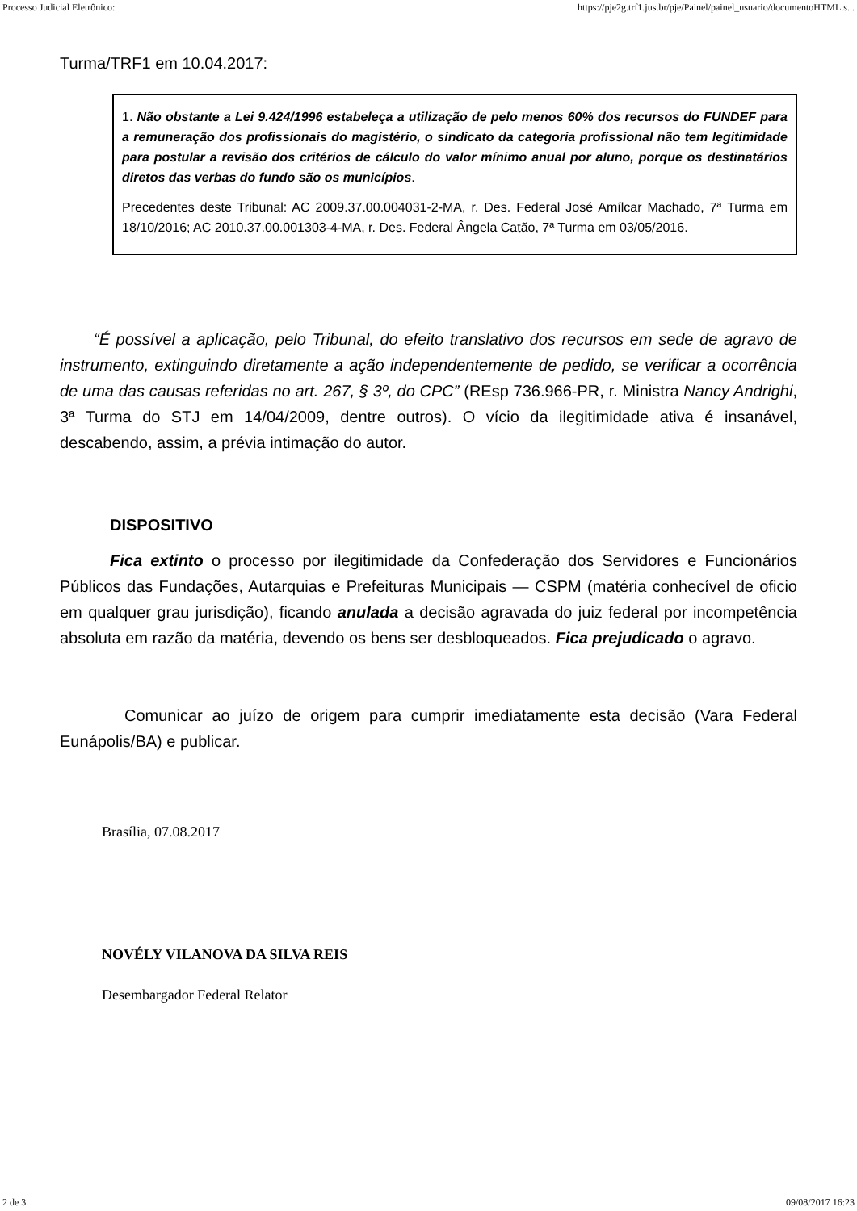Processo Judicial Eletrônico: https://pje2g.trf1.jus.br/pje/Painel/painel_usuario/documentoHTML.s...
Turma/TRF1 em 10.04.2017:
1. Não obstante a Lei 9.424/1996 estabeleça a utilização de pelo menos 60% dos recursos do FUNDEF para a remuneração dos profissionais do magistério, o sindicato da categoria profissional não tem legitimidade para postular a revisão dos critérios de cálculo do valor mínimo anual por aluno, porque os destinatários diretos das verbas do fundo são os municípios.
Precedentes deste Tribunal: AC 2009.37.00.004031-2-MA, r. Des. Federal José Amílcar Machado, 7ª Turma em 18/10/2016; AC 2010.37.00.001303-4-MA, r. Des. Federal Ângela Catão, 7ª Turma em 03/05/2016.
“É possível a aplicação, pelo Tribunal, do efeito translativo dos recursos em sede de agravo de instrumento, extinguindo diretamente a ação independentemente de pedido, se verificar a ocorrência de uma das causas referidas no art. 267, § 3º, do CPC” (REsp 736.966-PR, r. Ministra Nancy Andrighi, 3ª Turma do STJ em 14/04/2009, dentre outros). O vício da ilegitimidade ativa é insanável, descabendo, assim, a prévia intimação do autor.
DISPOSITIVO
Fica extinto o processo por ilegitimidade da Confederação dos Servidores e Funcionários Públicos das Fundações, Autarquias e Prefeituras Municipais — CSPM (matéria conhecível de oficio em qualquer grau jurisdição), ficando anulada a decisão agravada do juiz federal por incompetência absoluta em razão da matéria, devendo os bens ser desbloqueados. Fica prejudicado o agravo.
Comunicar ao juízo de origem para cumprir imediatamente esta decisão (Vara Federal Eunápolis/BA) e publicar.
Brasília, 07.08.2017
NOVÉLY VILANOVA DA SILVA REIS
Desembargador Federal Relator
2 de 3 09/08/2017 16:23